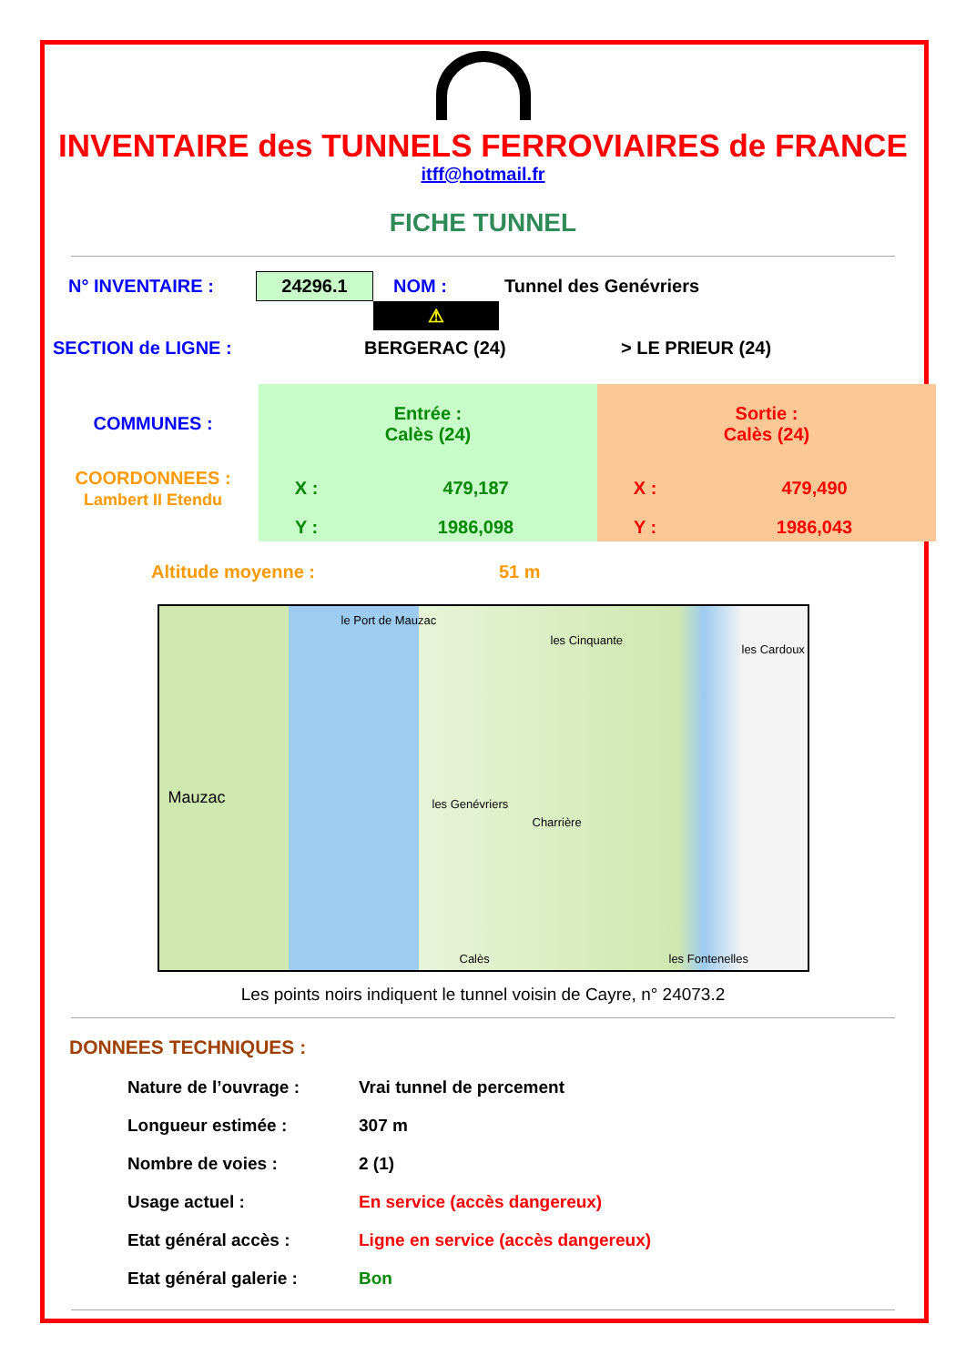INVENTAIRE des TUNNELS FERROVIAIRES de FRANCE
itff@hotmail.fr
FICHE TUNNEL
| N° INVENTAIRE : | 24296.1 | NOM : | Tunnel des Genévriers |
| | | ⚠ | |
| SECTION de LIGNE : | BERGERAC (24) | > LE PRIEUR (24) |
| COMMUNES : | Entrée : Calès (24) | | Sortie : Calès (24) | |
| COORDONNEES : Lambert II Etendu | X : | 479,187 | X : | 479,490 |
| | Y : | 1986,098 | Y : | 1986,043 |
| Altitude moyenne : | 51 m |
le Port de Mauzac
les Cinquante
les Cardoux
Mauzac les Genévriers
Charrière
Calès les Fontenelles
Les points noirs indiquent le tunnel voisin de Cayre, n° 24073.2
DONNEES TECHNIQUES :
| Nature de l’ouvrage : | Vrai tunnel de percement |
| Longueur estimée : | 307 m |
| Nombre de voies : | 2 (1) |
| Usage actuel : | En service (accès dangereux) |
| Etat général accès : | Ligne en service (accès dangereux) |
| Etat général galerie : | Bon |